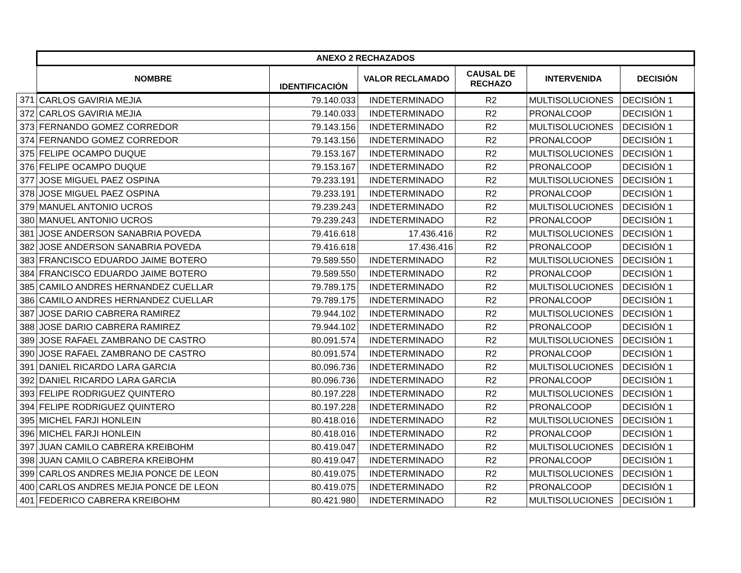| | ANEXO 2 RECHAZADOS | | | | | |
| | NOMBRE | IDENTIFICACIÓN | VALOR RECLAMADO | CAUSAL DE RECHAZO | INTERVENIDA | DECISIÓN |
| 371 | CARLOS GAVIRIA MEJIA | 79.140.033 | INDETERMINADO | R2 | MULTISOLUCIONES | DECISIÓN 1 |
| 372 | CARLOS GAVIRIA MEJIA | 79.140.033 | INDETERMINADO | R2 | PRONALCOOP | DECISIÓN 1 |
| 373 | FERNANDO GOMEZ CORREDOR | 79.143.156 | INDETERMINADO | R2 | MULTISOLUCIONES | DECISIÓN 1 |
| 374 | FERNANDO GOMEZ CORREDOR | 79.143.156 | INDETERMINADO | R2 | PRONALCOOP | DECISIÓN 1 |
| 375 | FELIPE OCAMPO DUQUE | 79.153.167 | INDETERMINADO | R2 | MULTISOLUCIONES | DECISIÓN 1 |
| 376 | FELIPE OCAMPO DUQUE | 79.153.167 | INDETERMINADO | R2 | PRONALCOOP | DECISIÓN 1 |
| 377 | JOSE MIGUEL PAEZ OSPINA | 79.233.191 | INDETERMINADO | R2 | MULTISOLUCIONES | DECISIÓN 1 |
| 378 | JOSE MIGUEL PAEZ OSPINA | 79.233.191 | INDETERMINADO | R2 | PRONALCOOP | DECISIÓN 1 |
| 379 | MANUEL ANTONIO UCROS | 79.239.243 | INDETERMINADO | R2 | MULTISOLUCIONES | DECISIÓN 1 |
| 380 | MANUEL ANTONIO UCROS | 79.239.243 | INDETERMINADO | R2 | PRONALCOOP | DECISIÓN 1 |
| 381 | JOSE ANDERSON SANABRIA POVEDA | 79.416.618 | 17.436.416 | R2 | MULTISOLUCIONES | DECISIÓN 1 |
| 382 | JOSE ANDERSON SANABRIA POVEDA | 79.416.618 | 17.436.416 | R2 | PRONALCOOP | DECISIÓN 1 |
| 383 | FRANCISCO EDUARDO JAIME BOTERO | 79.589.550 | INDETERMINADO | R2 | MULTISOLUCIONES | DECISIÓN 1 |
| 384 | FRANCISCO EDUARDO JAIME BOTERO | 79.589.550 | INDETERMINADO | R2 | PRONALCOOP | DECISIÓN 1 |
| 385 | CAMILO ANDRES HERNANDEZ CUELLAR | 79.789.175 | INDETERMINADO | R2 | MULTISOLUCIONES | DECISIÓN 1 |
| 386 | CAMILO ANDRES HERNANDEZ CUELLAR | 79.789.175 | INDETERMINADO | R2 | PRONALCOOP | DECISIÓN 1 |
| 387 | JOSE DARIO CABRERA RAMIREZ | 79.944.102 | INDETERMINADO | R2 | MULTISOLUCIONES | DECISIÓN 1 |
| 388 | JOSE DARIO CABRERA RAMIREZ | 79.944.102 | INDETERMINADO | R2 | PRONALCOOP | DECISIÓN 1 |
| 389 | JOSE RAFAEL ZAMBRANO DE CASTRO | 80.091.574 | INDETERMINADO | R2 | MULTISOLUCIONES | DECISIÓN 1 |
| 390 | JOSE RAFAEL ZAMBRANO DE CASTRO | 80.091.574 | INDETERMINADO | R2 | PRONALCOOP | DECISIÓN 1 |
| 391 | DANIEL RICARDO LARA GARCIA | 80.096.736 | INDETERMINADO | R2 | MULTISOLUCIONES | DECISIÓN 1 |
| 392 | DANIEL RICARDO LARA GARCIA | 80.096.736 | INDETERMINADO | R2 | PRONALCOOP | DECISIÓN 1 |
| 393 | FELIPE RODRIGUEZ QUINTERO | 80.197.228 | INDETERMINADO | R2 | MULTISOLUCIONES | DECISIÓN 1 |
| 394 | FELIPE RODRIGUEZ QUINTERO | 80.197.228 | INDETERMINADO | R2 | PRONALCOOP | DECISIÓN 1 |
| 395 | MICHEL FARJI HONLEIN | 80.418.016 | INDETERMINADO | R2 | MULTISOLUCIONES | DECISIÓN 1 |
| 396 | MICHEL FARJI HONLEIN | 80.418.016 | INDETERMINADO | R2 | PRONALCOOP | DECISIÓN 1 |
| 397 | JUAN CAMILO CABRERA KREIBOHM | 80.419.047 | INDETERMINADO | R2 | MULTISOLUCIONES | DECISIÓN 1 |
| 398 | JUAN CAMILO CABRERA KREIBOHM | 80.419.047 | INDETERMINADO | R2 | PRONALCOOP | DECISIÓN 1 |
| 399 | CARLOS ANDRES MEJIA PONCE DE LEON | 80.419.075 | INDETERMINADO | R2 | MULTISOLUCIONES | DECISIÓN 1 |
| 400 | CARLOS ANDRES MEJIA PONCE DE LEON | 80.419.075 | INDETERMINADO | R2 | PRONALCOOP | DECISIÓN 1 |
| 401 | FEDERICO CABRERA KREIBOHM | 80.421.980 | INDETERMINADO | R2 | MULTISOLUCIONES | DECISIÓN 1 |